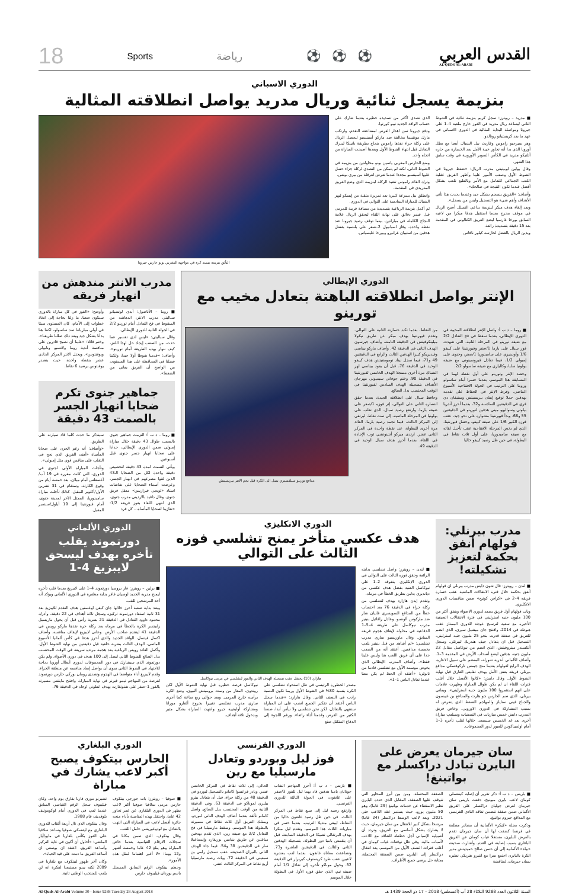القدس العربي
AL-QUDS AL-ARABI
⚽ ⚽ ⚽ رياضة
Sports
18
الدوري الاسباني
بنزيمة يسجل ثنائية وريال مدريد يواصل انطلاقته المثالية
■ مدريد – رويترز: سجل كريم بنزيمة ثنائية في الشوط الثاني ليساعد ريال مدريد في الفوز خارج ملعبه 4–1 على جيرونا ومواصلة البداية المثالية في الدوري الاسباني في عهد ما بعد كريستيانو رونالدو.
وهز سيرجيو راموس وغاريث بيل الشباك أيضا مع بطل أوروبا الذي بدا أنه تجاوز خيبة الأمل بعد الخسارة من جاره أتلتيكو مدريد في الكأس السوبر الأوروبية في وقت سابق هذا الشهر.
وقال يولين لوبيتيغي مدرب الريال: «ضغط جيرونا في الشوط الأول وصعب الأمور علينا وأظهر الفريق عقلية اللعب الجماعي للتعامل مع الأمر وبالطبع تلعب بشكل أفضل عندما تكون النتيجة في صالحك».
وأضاف: «الفريق ينسجم بشكل جيد وعندما يحدث هذا تأتي الأهداف وأهم شيء هو التسجيل وليس من يسجل».
وبعد إلغاء هدف مبكر لبنزيمة بداعي التسلل أصبح الريال في موقف محرج بعدما استقبل هدفا مبكرا من لاعبه السابق بورخا غارسيا ليضع الفريق الكتالوني في المقدمة بعد 15 دقيقة بتسديدة رائعة.
ويدين الريال بالفضل لحارسه كيلور نافاس
الذي تصدى لأكثر من تسديدة خطيرة بعدما شارك على حساب الوافد الجديد تيبو كورتوا.
ودفع جيرونا ثمن اهدار الفرص لمضاعفة التقدم، وارتكب مارك مونتيسا مخالفة ضد ماركو أسينسيو ليحصل الريال على ركلة جزاء نفذها راموس بنجاح بطريقة بانينكا ليدرك التعادل قبل انتهاء الشوط الأول وبعدها أصبحت المباراة من اتجاه واحد.
ومنع الحارس المغربي ياسين بونو محاولتين من بنزيمة في الشوط الثاني، لكنه لم يتمكن من التصدي لركلة جزاء حصل عليها أسينسيو مجددا عندما تعرض لعرقلة من بيري بونس.
وترك القائد راموس تنفيذ الركلة لبنزيمة الذي وضع الفريق المدريدي في المقدمة.
وانطلق بيل بسرعة كبيرة بعد تمريرة متقنة من إيسكو ليهز الشباك للمباراة السادسة على التوالي في الدوري.
ثم أكمل بنزيمة الرباعية بتسديدة من مسافة قريبة للمرمى قبل عشر دقائق على نهاية اللقاء ليحقق الريال علامة النجاح الكاملة في مباراتين، بينما توقف رصيد جيرونا عند نقطة واحدة. وفاز اسبانيول 2–صفر على بلنسية بفضل هدفين من استيبان غرانيرو وبورخا غليسياس.
التألق بنزيمة يسدد كرة في مواجهة المغربي بونو حارس جيرونا
الدوري الإيطالي
الإنتر يواصل انطلاقته الباهتة بتعادل مخيب مع تورينو
■ روما – د ب أ: واصل الإنتر انطلاقته المخيبة في الدوري الإيطالي، بعدما سقط في فخ التعادل 2/2 مع ضيفه تورينو في المرحلة الثانية، التي شهدت فوز سبال على بارما 1/صفر وفيورنتينا على كييفو 1/6 وأودينيزي على سامبدوريا 1/صفر، وجنوى على إمبولي 1/2، فيما تعادل فيروسينوني مع ضيفه بولونيا سلبا، وكالياري مع ضيفه ساسولو 2/2.
وحصد الإنتر وتورينو على أول نقطة لهما في المسابقة هذا الموسم، بعدما خسرا أمام ساسولو وروما على الترتيب في الجولة الافتتاحية الأسبوع الماضي. وفرط الإنتر في الحفاظ على تقدمه بهدفين حملا توقيع إيفان بيريسيتش وستيفان دي فري في الدقيقتين السادسة و32، بعدما أحرز أندريا بيلوتي وسواليهو ميتي هدفين لتورينو في الدقيقتين 55 و68. وبدأ فيورنتينا مشواره على نحو جيد، عقب فوزه الكبير 1/6 على ضيفه كييفو. وحصل فيورنتينا، الذي لم يخض المرحلة الافتتاحية عقب تأجيل لقائه مع ضيفه سامبدوريا، على أول ثلاث نقاط في البطولة، في حين ظل رصيد كييفو خاليا
من النقاط، بعدما تكبد خسارته الثانية على التوالي. وتقدم فيورنتينا بهدف مبكر عن طريق نيكولا ميلينكوفيتش في الدقيقة الثامنة، وأضاف جيرسون الهدف الثاني في الدقيقة 42. وأضاف ماركو بيناسي وفيديريكو كييزا الهدفين الثالث والرابع في الدقيقتين 49 و71، فيما سجل نيناد تومومفيتش هدف كييفو الوحيد في الدقيقة 76، قبل أن يعود بيناسي لهز الشباك مرة أخرى مسجلا الهدف الخامس لفيورنتينا في الدقيقة 90. وختم جوفاني سيميوني مهرجان الأهداف بتسجيله الهدف السادس لفيورنتينا في الوقت المحتسب بدل الضائع.
وحافظ سبال على انطلاقته الجيدة، بعدما حقق انتصاره الثاني على التوالي، إثر فوزه 1/صفر على ضيفه بارما. وارتفع رصيد سبال، الذي تغلب على بولونيا في المرحلة الماضية، إلى ست نقاط، ليرتقي إلى المركز الثالث، فيما تجمد رصيد بارما، العائد مرة أخرى للبطولة، عند نقطة واحدة في المركز الثاني عشر. ارتدى ميركو أنتينوتشي ثوب الإجادة في اللقاء، بعدما أحرز هدف سبال الوحيد في الدقيقة 49.
مدافع تورينو سيلفستري يصل الى الكرة قبل نجم الانتر بيريسيتش
مدرب الانتر مندهش من انهيار فريقه
■ روما – الأناضول: أبدى لوتشيانو سباليتي مدرب الانتر، اندهاشه من السقوط في فخ التعادل أمام تورينو 2/2 في الجولة الثانية للدوري الإيطالي.
وقال سباليتي: «ليس لدي تفسير عما حدث، من الصعب إيجاد حل لهذا اللغز، كيف ننهار بهذه الطريقة أمام تورينو». وأضاف: «قدمنا شوطا أولا جيدا، ولكننا فشلنا في المحافظة على هذا المستوى، من الواضح أن الفريق يعاني من الضغط».
وأوضح: «الفوز في كل مباراة بالدوري سيكون صعبا، ما زلنا بحاجة إلى اتخاذ خطوات إلى الأمام، كان المستوى سيئا في أولى مبارياتنا ضد ساسولو، لكننا هنا بدأنا بشكل جيد وبعد ذلك ضللنا طريقنا». وختم قائلا: «علينا أن نصبح قادرين على منافسة أندية روما ولاتسيو ونابولي ويوفنتوس». ويحتل الانتر المركز الحادي عشر بنقطة واحدة، حيث يتصدر يوفنتوس برصيد 6 نقاط.
جماهير جنوى تكرم ضحايا انهيار الجسر بالصمت 43 دقيقة
■ روما – د ب أ: التزمت جماهير جنوى بالصمت طوال 43 دقيقة خلال مباراة إمبولي ضمن الدوري الإيطالي، حدادا على ضحايا انهيار جسر جنوى قبل أسبوعين.
ويأتي الصمت لمدة 43 دقيقة لتخصيص دقيقة واحدة لكل من الضحايا الـ43 الذين لقوا مصرعهم في انهيار الجسر، وعرضت أسماء الضحايا على شاشات استاد «لويجي فيراريس» معقل فريق جنوى. وقال دافيد بالارديني مدرب جنوى، الذي انتهى اللقاء بفوز فريقه 1/2: «تعازينا لضحايا المأساة... كل فرد
سيتذكر ما حدث كلما قاد سيارته على الطريق.
«وأضاف: أنه رغم الحزن على ضحايا المأساة «أهنئ الفريق الذي نجح في التغلب على منافس قوي مثل إمبولي».
وتأجلت المباراة الأولى لجنوى في الدوري، التي كانت مقررة في 19 آب/ أغسطس أمام ميلان، بعد خمسة أيام من وقوع الكارثة، وستقام في 31 تشرين الأول/أكتوبر المقبل. كذلك تأجلت مباراة سامبدوريا، الممثل الآخر لمدينة جنوى، أمام فيورنتينا إلى 19 أيلول/سبتمبر المقبل.
مدرب بيرنلي: فولهام أنفق بحكمة لتعزيز تشكيلته!
■ لندن – رويترز: قال شون دايش مدرب بيرنلي ان فولهام أنفق بحكمة خلال فترة الانتقالات الماضية عقب خسارة فريقه 4–2 في «كرافن كوتيج» ضمن منافسات الدوري الانكليزي.
وبات فولهام أول فريق يصعد لدوري الاضواء وينفق أكثر من 100 مليون جنيه استرليني في فترة الانتقالات الصيفية الأخيرة مع سعيه لترسيخ عودته للدوري الممتاز عقب هبوطه في 2014. وافتتح جان ميشيل سيري، الذي انضم للفريق في صفقة قدرت بنحو 25 مليون جنيه استرليني، التسجيل قبل ان يتعادل جيف هندريك لبيرنلي. وسجل ألكسندر ميتروفيتش، الذي انضم من نيوكاسل مقابل 22 مليون جنيه، هدفين ليضع أصحاب الأرض في المقدمة 3–1. وأضاف الألماني أندريه شورله، المنضم على سبيل الاعارة، الهدف الرابع لفولهام بعدما منح جيمس تاركوفسكي مدافع بيرنلي فريقه بعض الأمل بهدف تقليص الفارق قبل نهاية الشوط الأول. وقال دايش: «كانوا الأفضل خلال أغلب فترات اللقاء ان لم يكن طوال المباراة وظهرت علامات على انهم استثمروا 100 مليون جنيه استرليني». ويعاني بيرنلي، الذي ضم الحارس جو هارت والمدافع بن غيبسون والجناح فيني ستايلز والمهاجم الضغط الذي يتعرض له بسبب المشاركة في الدوري الاوروبي. وخاض فريق المدرب دايش خمس مباريات في التصفيات وسيلعب مباراة أخرى بعد غد الخميس سيسعى خلالها لقلب تأخره 3–1 أمام اولمبياكوس للعبور لدور المجموعات.
الدوري الانكليزي
هدف عكسي متأخر يمنح تشلسي فوزه الثالث على التوالي
■ لندن – رويترز: واصل تشلسي بدايته الرائعة وحقق فوزه الثالث على التوالي في الدوري الإنكليزي بتفوقه 2–1 على نيوكاسل العنيد بفضل هدف عكسي من ديانديري يدلين بطريق الخطأ في مرماه.
وتقدم إيدن هازارد بهدف لتشلسي من ركلة جزاء في الدقيقة 76 بعد احتساب خطأ من المدافع السويسري فابيان شار ضد ماركوس ألونسو. وعادل رافائيل بنيتيز مدرب نيوكاسل على طريقة 4–5–1 الدفاعية في محاولة لإيقاف هجوم فريقه السابق. وقال ماوريسيو ساري مدرب تشلسي: «لم أشاهد من قبل بنيتيز يلعب بخمسة مدافعين. أعتقد أنه من الصعب جدا على أي فريق اللعب هنا وليس علينا فقط». وأضاف المدرب الإيطالي الذي يخوض موسمه الأول مع تشلسي قادما من نابولي: «أعتقد أن الحظ لم يكن معنا عندما تعادل الناس 1–1».
هازارد (10) يحتفل عقب تسجيله الهدف الثاني والفوز لتشلسي في مرمى نيوكاسل
مصدر الخطورة الرئيسي في ظل استحواذ تشلسي على الكرة بنسبة 80% في الشوط الأول وربما تكون النسبة زادت في النصف الثاني. وقال هازارد: «عندما سجل الناس أعتقد أن تفكير الجميع انصب على ان المباراة ستنتهي بالتعادل، لكن نحن تشلسي ولا نيأس أبدا، صنعنا الكثير من الفرص وقدمنا أداء رائعا». ورغم اللجوء إلى الدفاع المتكتل صنع
نيوكاسل فرصة خطيرة قبل نهاية الشوط الأول لكن روندون، المعار من وست بروميتش ألبيون، وضع الكرة برأسه خارج المرمى. وبعد حوالي ربع ساعة كما أجرى ساري مدرب تشلسي تغييرا بخروج ألفارو موراتا ومشاركة أوليفييه جيرو وانتهت المباراة بشكل مثير وبدخول ثلاثة أهداف.
الدوري الألماني
دورتموند يقلب تأخره بهدف ليسحق لايبزيغ 4-1
■ برلين – رويترز: فاز بروسيا دورتموند 4–1 على لايبزيغ بعدما قلب تأخره ليمنح مدربه الجديد لوسيان فافر بداية مظفرة في الدوري الألماني ويؤكد أنه أحد المرشحين للقب.
وبعد بداية صعبة أحرز خلالها جان كيفن اوغستين هدف التقدم للايبزيغ بعد 31 ثانية استعاد دورتموند تركيزه وسجل ثلاثة أهداف في 22 دقيقة. وأدرك محمود داوود التعادل في الدقيقة 21 بضربة رأس قبل أن يحول ماريسيل زابيتسر الكرة بالخطأ في مرماه بعد ركلة حرة نفذها ماركو رويس في الدقيقة 41 ليتقدم صاحب الأرض. وعانى لايبزيغ لإيقاف منافسه. وأضاف اكسل فيتسل، الوافد الجديد والذي أحرز هدفا في كأس ألمانيا الأسبوع الماضي، الهدف الثالث بضربة خلفية قبل دقيقتين من نهاية الشوط الأول. وأكمل القائد رويس الرباعية بعد هجمة مرتدة سريعة في الوقت المحتسب بدل الضائع للشوط الثاني ليصل إلى 100 هدف في دوري الأضواء. ولم يكن دورتموند الذي سيشارك في دور المجموعات لدوري أبطال أوروبا بحاجة للاجتهاد في الشوط الثاني سوى أن يواصل إبعاد منافسه عن منطقة الجزاء. وقدم لايبزيغ أداء متواضعا في الهجوم وتصدى رومان بوركي حارس دورتموند لفرصة من المهاجم تيمو فيرنر في نهاية المباراة. وافتتح ماينتس مسيرته بالفوز 1–صفر على شتوتغارت بهدف انطوني اوجاه في الدقيقة 76.
سان جيرمان يعرض على البايرن تبادل دراكسلر مع بواتينغ!
■ باريس – د ب أ: ذكر تقرير أن إصابة كينغسلي كومان لاعب بايرن ميونيخ، دفعت باريس سان جيرمان لعرض جوليان دراكسلر على الفريق الألماني ضمن صفقة تتضمن تعاقد النادي الفرنسي مع المدافع جيروم بواتينغ.
وذكرت مجلة «كيكر» الألمانية أن مصادر مطلعة في فرنسا كشفت لها أن سان جيرمان تقدم بالعرض للبايرن، مستغلا غياب كومان عن الفريق البافاري بسبب إصابته في القدم. وأشارت صحيفة «بيلد» الألمانية إلى أن حسن صالح حميديتش مدير الكرة بالبايرن اجتمع سرا مع انتيرو هنريكي نظيره بسان جيرمان، لمناقشة
الصفقة المحتملة. ومن بين أبرز المحاور التي تتوقف عليها الصفقة، المقابل الذي حدده البايرن نظير الاستغناء عن خدمات بواتينغ (29 عاما)، وهو 50 مليون يورو، حيث يستمر عقد اللاعب حتى 2021. ويعد لاعب الوسط دراكسلر (24 عاما) مرشحا بشكل كبير للانتقال من سان جيرمان، حيث لا يشارك بشكل أساسي مع الفريق، وتردد أن أشبيلية الإسباني أجل خططه للتعاقد مع اللاعب لأسباب مالية. وفي ظل توقعات غياب كومان في أغلب فترات النصف الأول من الموسم، يعد انتقال دراكسلر إلى البايرن ضمن الصفقة المحتملة، بمثابة حل يرضي جميع الأطراف.
الدوري الفرنسي
فوز ليل وبوردو وتعادل مارسيليا مع رين
■ باريس – د ب أ: أحرز المهاجم الشاب جوناثان بامبا هدفين قاد بهما ليل للفوز 3/صفر على غانغون، في الجولة الثالثة للدوري الفرنسي.
وارتفع رصيد ليل إلى سبع نقاط في المركز الثالث، في حين ظل رصيد غانغون خاليا من النقاط، ليبقى متذيلا الترتيب، بعدما خسر في مبارياته الثلاث هذا الموسم. وتقدم ليل مبكرا بهدف البرتغالي تشيكا في الدقيقة السابعة، قبل أن يتقمص بامبا دور البطولة، بتسجيله الهدفين الثاني والثالث في الدقيقتين العاشرة و73. وتضاعفت معاناة غانغون، بعدما لعب بعشرة لاعبين عقب طرد كريستوف كيربرار في الدقيقة 82. وحول موناكو تأخره إلى تعادل 1/1 أمام ضيفه نيم، الذي حقق فوزه الأول في البطولة خلال الموسم
الحالي، إلى ثلاث نقاط في المركز الخامس عشر. وبادر فرانسوا كامانو بالتسجيل لبوردو في الدقيقة 48 من ركلة جزاء، قبل أن يتعادل بيترو بيليري لموناكو في الدقيقة 63. وفي الدقيقة الثانية من الوقت المحتسب بدل الضائع، واصل كامانو تألقه بعدما أضاف الهدف الثاني لبوردو. ويمتلك الفريق أول ثلاث نقاط في مسيرته بالبطولة هذا الموسم. وسقط مارسيليا في فخ التعادل 2/2 مع ضيفه رين، الذي تقدم بهدفين مباغتين عن طريق بنيامين بوريغارد وإسماعيلا سار في الدقيقتين 38 و54. فيما جاء الهدف الثاني بالنيران الصديقة، عقب تسجيل رامي بن سبعيني في الدقيقة 72. وبات رصيد مارسيليا أربع نقاط في المركز الثالث عشر.
الدوري البلغاري
الحارس بيتكوف يصبح أكبر لاعب يشارك في مباراة
■ صوفيا – رويترز: بات جورجي بيتكوف حارس مرمى سلافيا صوفيا أكبر لاعب يظهر في الدوري البلغاري عن عمر تجاوز 42 عاما، واحتفل بهذه المناسبة بأداء منحه جائزة أفضل لاعب في المباراة التي انتهت بالتعادل مع لودوغوريتس حامل اللقب.
وقال بيتكوف، الذي ضمن مكانا في سجلات الارقام القياسية بعدما خاض المباراة وهو يبلغ 42 عاما وخمسة أشهر و12 يوما: «لا أعير اهتماما لمثل هذه الأمور».
وحطم بيتكوف الرقم السابق المسجل باسم يوردان فيليبوف حارس
تشيرنو موري فارنا بفارق يوم واحد. وكان فيليبوف سجل الرقم القياسي السابق عندما لعب في الدوري أمام لوكوموتيف بلوفديف عام 1988.
وقال بيتكوف الذي نال أربعة ألقاب للدوري البلغاري مع ليفسكي صوفيا وساعد سلافيا على الفوز بكأس بلغاريا في مايو/أيار الماضي: «أحاول أن أكون في غاية التركيز وأساعد الفريق. اعتقد ان بوسعي ان أساعد الفريق ما دمت على قيد الحياة».
وكان آخر ظهور لبيتكوف مع بلغاريا في 2009 لكنه يبدو مستبعدا لفكرة انه لن يلعب للمنتخب الوطني ثانية.
السنة الثلاثون العدد 9288 الثلاثاء 28 آب (أغسطس) 2018 – 17 ذو الحجة 1439 هـ
Al-Quds Al-Arabi Volume 30 - Issue 9288 Tuesday 28 August 2018